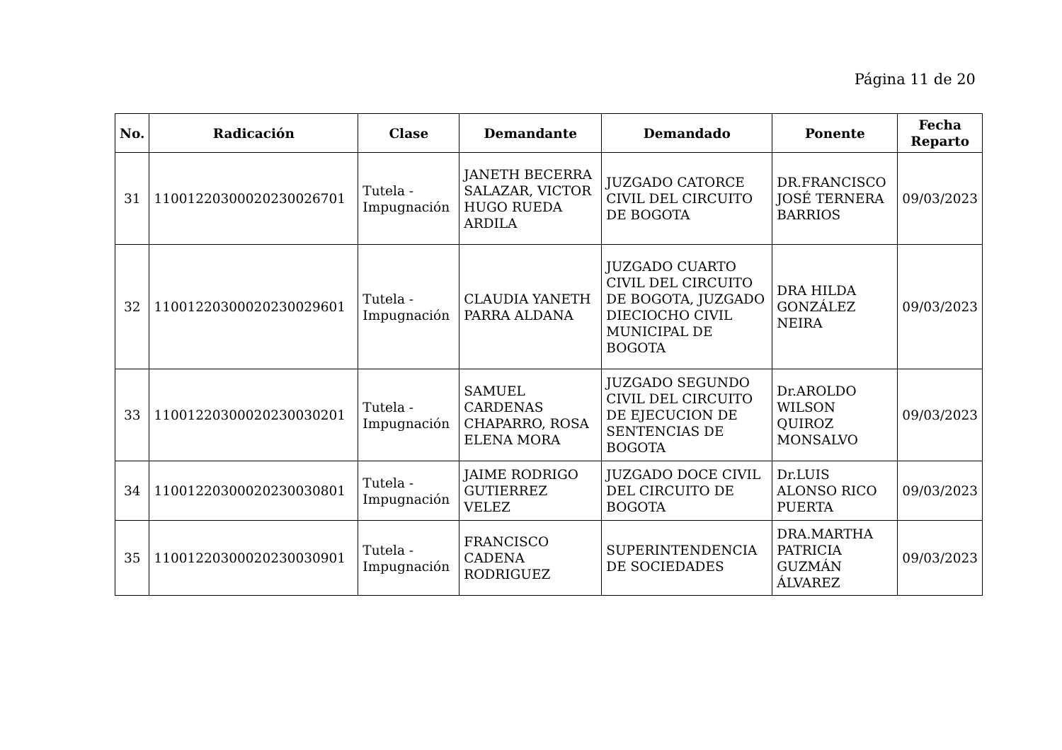Página 11 de 20
| No. | Radicación | Clase | Demandante | Demandado | Ponente | Fecha Reparto |
| --- | --- | --- | --- | --- | --- | --- |
| 31 | 11001220300020230026701 | Tutela - Impugnación | JANETH BECERRA SALAZAR, VICTOR HUGO RUEDA ARDILA | JUZGADO CATORCE CIVIL DEL CIRCUITO DE BOGOTA | DR.FRANCISCO JOSÉ TERNERA BARRIOS | 09/03/2023 |
| 32 | 11001220300020230029601 | Tutela - Impugnación | CLAUDIA YANETH PARRA ALDANA | JUZGADO CUARTO CIVIL DEL CIRCUITO DE BOGOTA, JUZGADO DIECIOCHO CIVIL MUNICIPAL DE BOGOTA | DRA HILDA GONZÁLEZ NEIRA | 09/03/2023 |
| 33 | 11001220300020230030201 | Tutela - Impugnación | SAMUEL CARDENAS CHAPARRO, ROSA ELENA MORA | JUZGADO SEGUNDO CIVIL DEL CIRCUITO DE EJECUCION DE SENTENCIAS DE BOGOTA | Dr.AROLDO WILSON QUIROZ MONSALVO | 09/03/2023 |
| 34 | 11001220300020230030801 | Tutela - Impugnación | JAIME RODRIGO GUTIERREZ VELEZ | JUZGADO DOCE CIVIL DEL CIRCUITO DE BOGOTA | Dr.LUIS ALONSO RICO PUERTA | 09/03/2023 |
| 35 | 11001220300020230030901 | Tutela - Impugnación | FRANCISCO CADENA RODRIGUEZ | SUPERINTENDENCIA DE SOCIEDADES | DRA.MARTHA PATRICIA GUZMÁN ÁLVAREZ | 09/03/2023 |